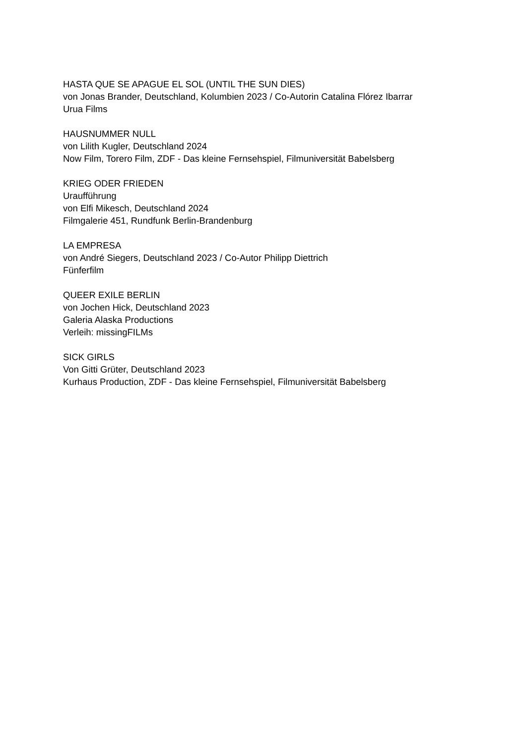HASTA QUE SE APAGUE EL SOL (UNTIL THE SUN DIES)
von Jonas Brander, Deutschland, Kolumbien 2023 / Co-Autorin Catalina Flórez Ibarrar
Urua Films
HAUSNUMMER NULL
von Lilith Kugler, Deutschland 2024
Now Film, Torero Film, ZDF - Das kleine Fernsehspiel, Filmuniversität Babelsberg
KRIEG ODER FRIEDEN
Uraufführung
von Elfi Mikesch, Deutschland 2024
Filmgalerie 451, Rundfunk Berlin-Brandenburg
LA EMPRESA
von André Siegers, Deutschland 2023 / Co-Autor Philipp Diettrich
Fünferfilm
QUEER EXILE BERLIN
von Jochen Hick, Deutschland 2023
Galeria Alaska Productions
Verleih: missingFILMs
SICK GIRLS
Von Gitti Grüter, Deutschland 2023
Kurhaus Production, ZDF - Das kleine Fernsehspiel, Filmuniversität Babelsberg